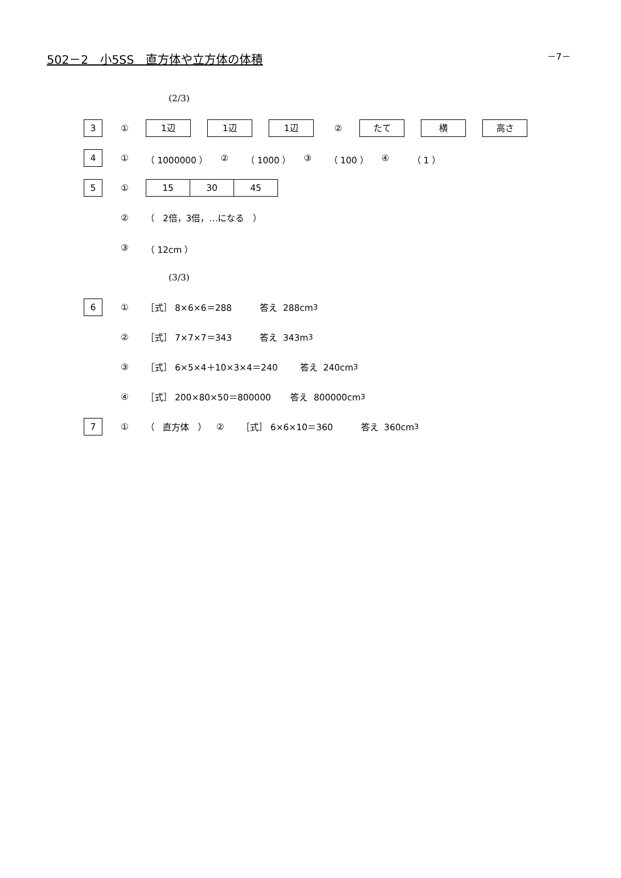502－2　小5SS　直方体や立方体の体積
－7－
(2/3)
3 ① 1辺 1辺 1辺 ② たて 横 高さ
4 ① （ 1000000 ） ② （ 1000 ） ③ （ 100 ） ④ （ 1 ）
5 ① 15 30 45
② （ 2倍，3倍，…になる ）
③ （ 12cm ）
(3/3)
6 ① ［式］ 8×6×6＝288 答え 288cm<sup>3</sup>
② ［式］ 7×7×7＝343 答え 343m<sup>3</sup>
③ ［式］ 6×5×4＋10×3×4＝240 答え 240cm<sup>3</sup>
④ ［式］ 200×80×50＝800000 答え 800000cm<sup>3</sup>
7 ① （ 直方体 ） ② ［式］ 6×6×10＝360 答え 360cm<sup>3</sup>